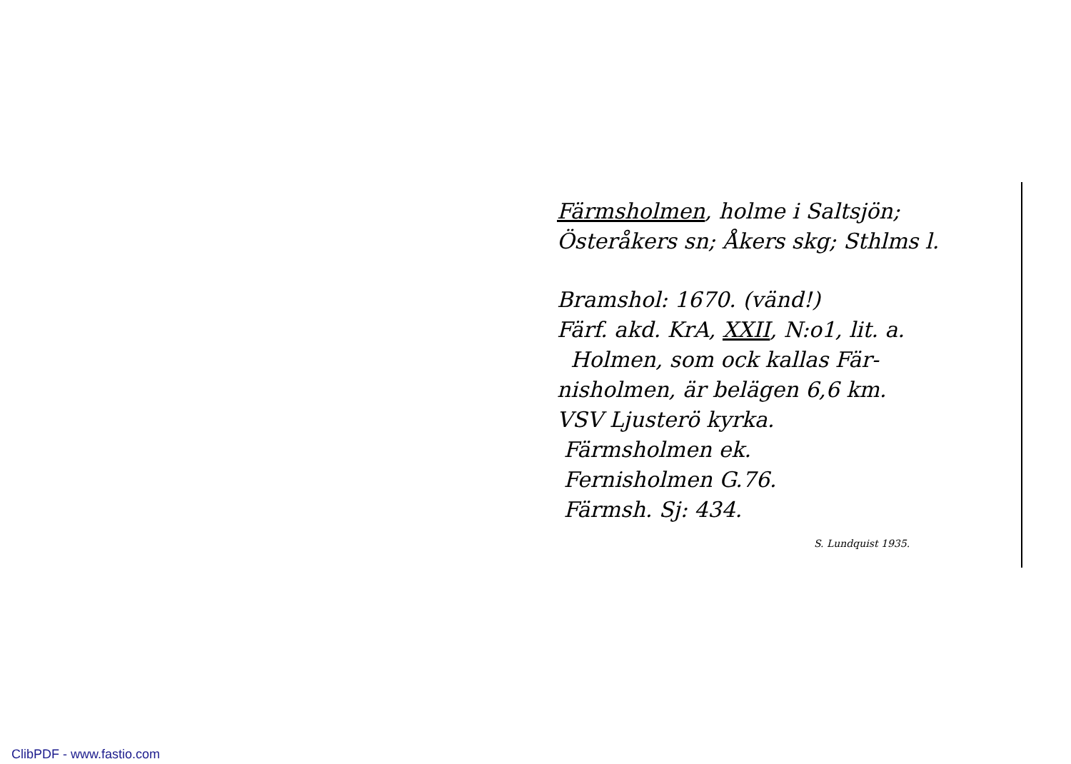Färmsholmen, holme i Saltsjön;
Österåkers sn; Åkers skg; Sthlms l.
Bramshol: 1670. (vänd!)
Färf. akd. KrA, XXII, N:o1, lit. a.
Holmen, som ock kallas Fär-
nisholmen, är belägen 6,6 km.
VSV Ljusterö kyrka.
Färmsholmen ek.
Fernisholmen G.76.
Färmsh. Sj: 434. S. Lundquist 1935.
ClibPDF - www.fastio.com